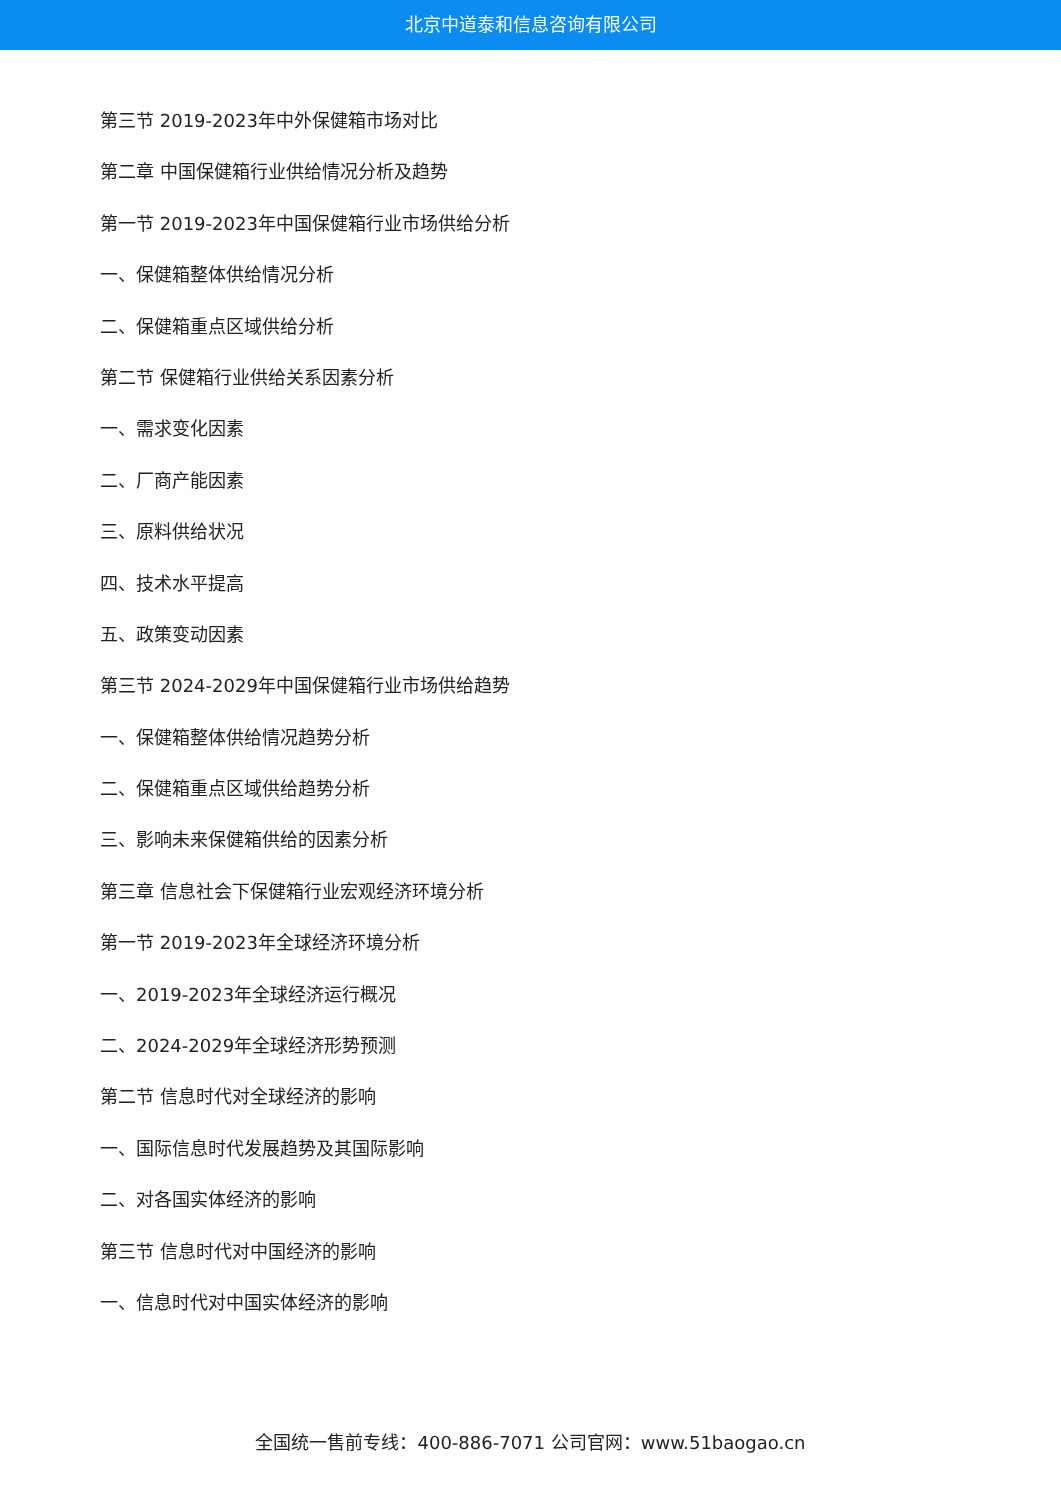北京中道泰和信息咨询有限公司
第三节 2019-2023年中外保健箱市场对比
第二章 中国保健箱行业供给情况分析及趋势
第一节 2019-2023年中国保健箱行业市场供给分析
一、保健箱整体供给情况分析
二、保健箱重点区域供给分析
第二节 保健箱行业供给关系因素分析
一、需求变化因素
二、厂商产能因素
三、原料供给状况
四、技术水平提高
五、政策变动因素
第三节 2024-2029年中国保健箱行业市场供给趋势
一、保健箱整体供给情况趋势分析
二、保健箱重点区域供给趋势分析
三、影响未来保健箱供给的因素分析
第三章 信息社会下保健箱行业宏观经济环境分析
第一节 2019-2023年全球经济环境分析
一、2019-2023年全球经济运行概况
二、2024-2029年全球经济形势预测
第二节 信息时代对全球经济的影响
一、国际信息时代发展趋势及其国际影响
二、对各国实体经济的影响
第三节 信息时代对中国经济的影响
一、信息时代对中国实体经济的影响
全国统一售前专线：400-886-7071 公司官网：www.51baogao.cn